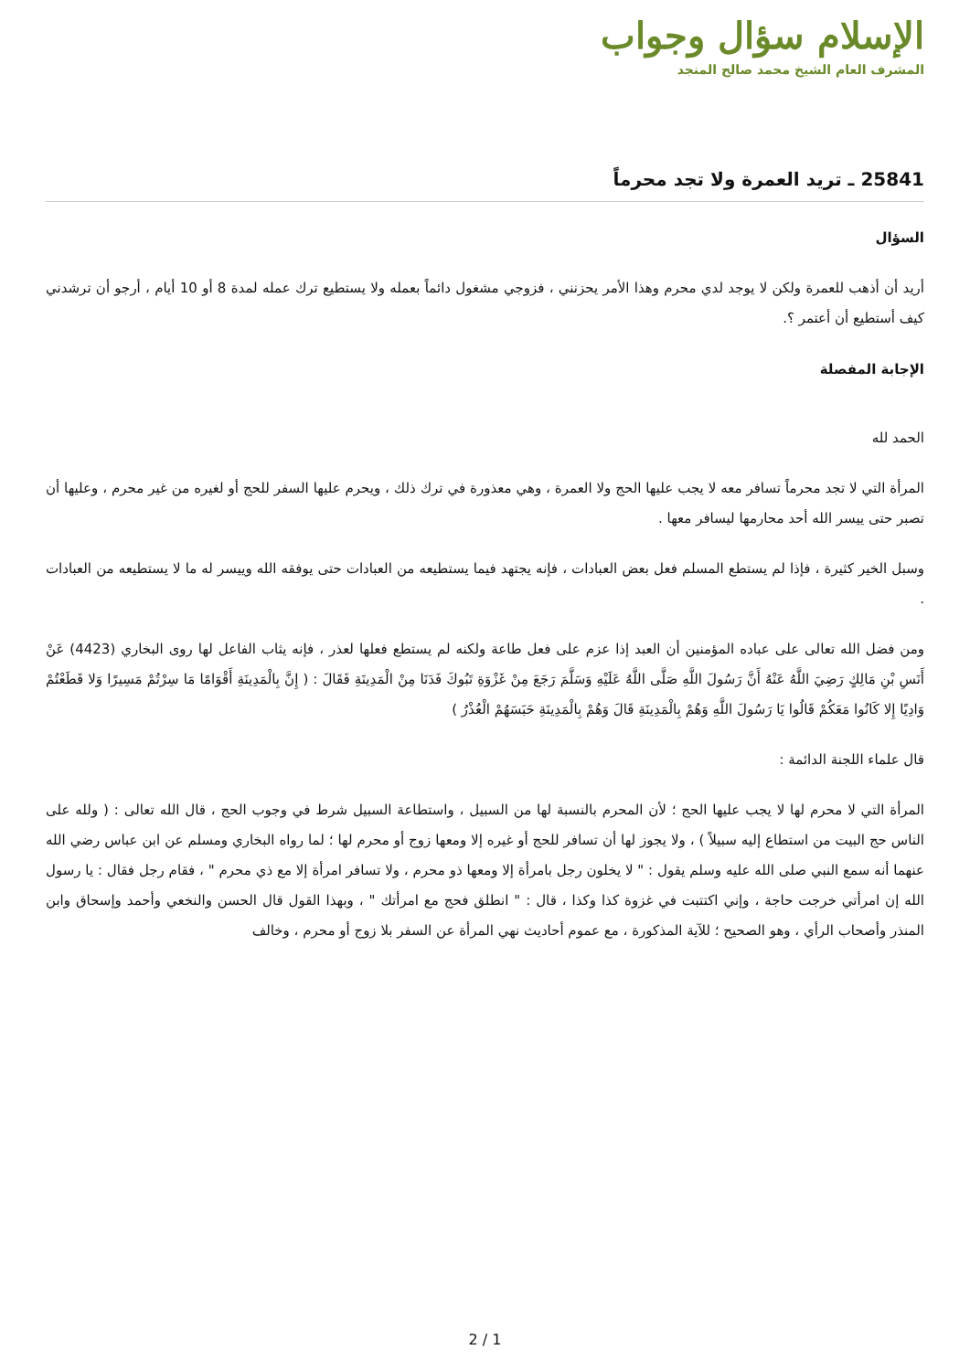الإسلام سؤال وجواب
المشرف العام الشيخ محمد صالح المنجد
25841 ـ تريد العمرة ولا تجد محرماً
السؤال
أريد أن أذهب للعمرة ولكن لا يوجد لدي محرم وهذا الأمر يحزنني ، فزوجي مشغول دائماً بعمله ولا يستطيع ترك عمله لمدة 8 أو 10 أيام ، أرجو أن ترشدني كيف أستطيع أن أعتمر ؟.
الإجابة المفصلة
الحمد لله
المرأة التي لا تجد محرماً تسافر معه لا يجب عليها الحج ولا العمرة ، وهي معذورة في ترك ذلك ، ويحرم عليها السفر للحج أو لغيره من غير محرم ، وعليها أن تصبر حتى ييسر الله أحد محارمها ليسافر معها .
وسبل الخير كثيرة ، فإذا لم يستطع المسلم فعل بعض العبادات ، فإنه يجتهد فيما يستطيعه من العبادات حتى يوفقه الله وييسر له ما لا يستطيعه من العبادات .
ومن فضل الله تعالى على عباده المؤمنين أن العبد إذا عزم على فعل طاعة ولكنه لم يستطع فعلها لعذر ، فإنه يثاب الفاعل لها روى البخاري (4423) عَنْ أَنَسِ بْنِ مَالِكٍ رَضِيَ اللَّهُ عَنْهُ أَنَّ رَسُولَ اللَّهِ صَلَّى اللَّهُ عَلَيْهِ وَسَلَّمَ رَجَعَ مِنْ غَزْوَةِ تَبُوكَ فَدَنَا مِنْ الْمَدِينَةِ فَقَالَ : ( إِنَّ بِالْمَدِينَةِ أَقْوَامًا مَا سِرْتُمْ مَسِيرًا وَلا قَطَعْتُمْ وَادِيًا إِلا كَانُوا مَعَكُمْ قَالُوا يَا رَسُولَ اللَّهِ وَهُمْ بِالْمَدِينَةِ قَالَ وَهُمْ بِالْمَدِينَةِ حَبَسَهُمْ الْعُذْرُ )
قال علماء اللجنة الدائمة :
المرأة التي لا محرم لها لا يجب عليها الحج ؛ لأن المحرم بالنسبة لها من السبيل ، واستطاعة السبيل شرط في وجوب الحج ، قال الله تعالى : ( ولله على الناس حج البيت من استطاع إليه سبيلاً ) ، ولا يجوز لها أن تسافر للحج أو غيره إلا ومعها زوج أو محرم لها ؛ لما رواه البخاري ومسلم عن ابن عباس رضي الله عنهما أنه سمع النبي صلى الله عليه وسلم يقول : " لا يخلون رجل بامرأة إلا ومعها ذو محرم ، ولا تسافر امرأة إلا مع ذي محرم " ، فقام رجل فقال : يا رسول الله إن امرأتي خرجت حاجة ، وإني اكتتبت في غزوة كذا وكذا ، قال : " انطلق فحج مع امرأتك " ، وبهذا القول قال الحسن والنخعي وأحمد وإسحاق وابن المنذر وأصحاب الرأي ، وهو الصحيح ؛ للآية المذكورة ، مع عموم أحاديث نهي المرأة عن السفر بلا زوج أو محرم ، وخالف
2 / 1